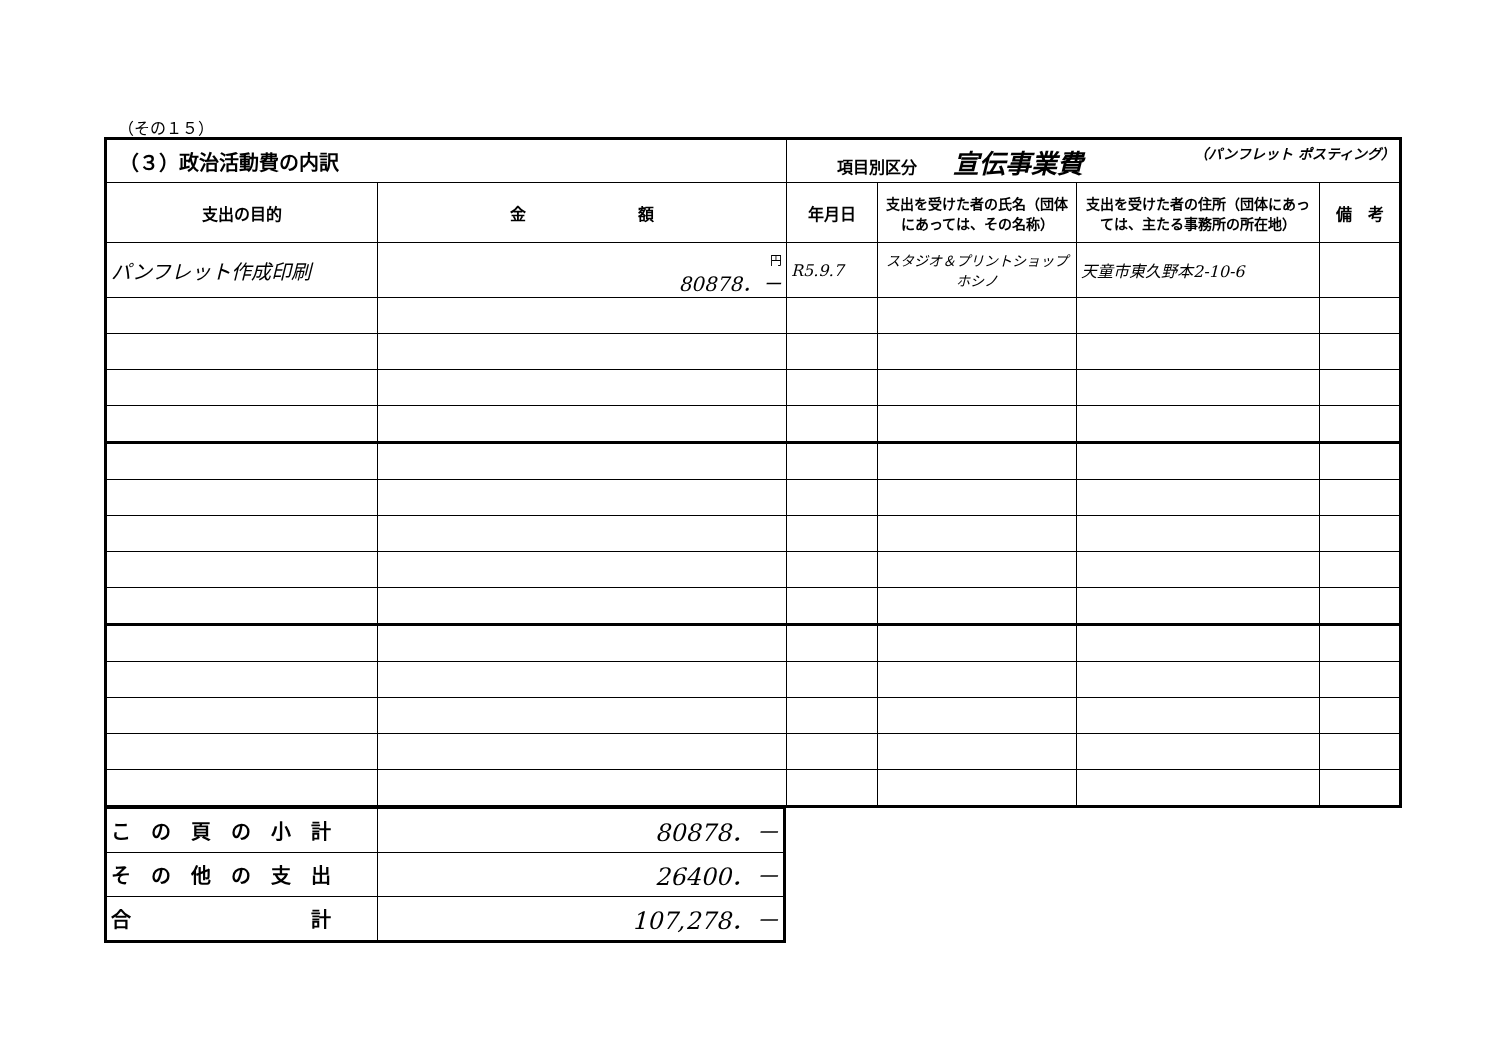（その１５）
| （３）政治活動費の内訳 | | 項目別区分 宣伝事業費 （パンフレット ポスティング） | | | |
| --- | --- | --- | --- | --- | --- |
| 支出の目的 | 金 額 | 年月日 | 支出を受けた者の氏名（団体にあっては、その名称） | 支出を受けた者の住所（団体にあっては、主たる事務所の所在地） | 備 考 |
| パンフレット作成印刷 | 円 80878．－ | R5.9.7 | スタジオ＆プリントショップ ホシノ | 天童市東久野本2-10-6 | |
| こ の 頁 の 小 計 | 80878．－ |
| そ の 他 の 支 出 | 26400．－ |
| 合 計 | 107,278．－ |